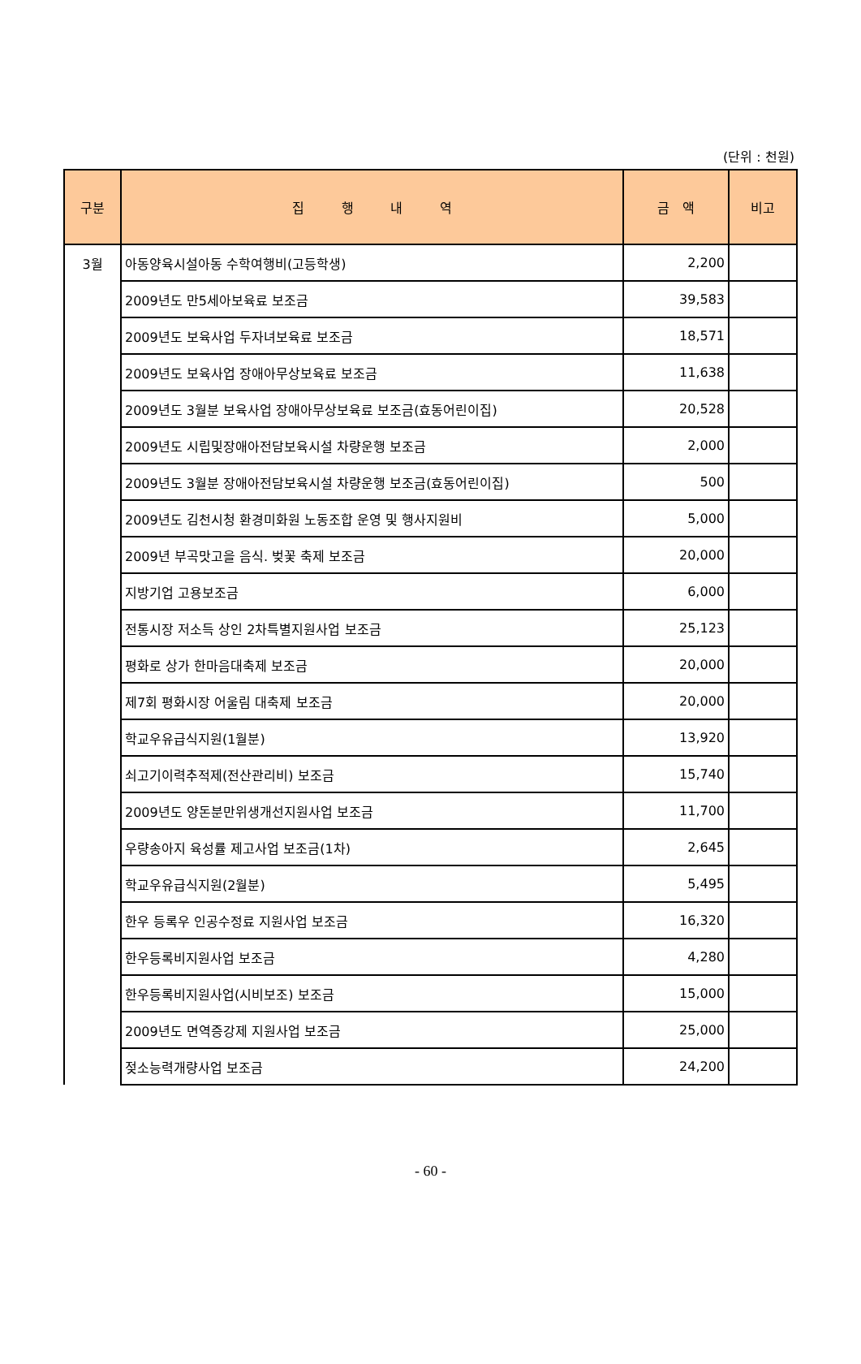(단위 : 천원)
| 구분 | 집 행 내 역 | 금 액 | 비고 |
| --- | --- | --- | --- |
| 3월 | 아동양육시설아동 수학여행비(고등학생) | 2,200 | |
| | 2009년도 만5세아보육료 보조금 | 39,583 | |
| | 2009년도 보육사업 두자녀보육료 보조금 | 18,571 | |
| | 2009년도 보육사업 장애아무상보육료 보조금 | 11,638 | |
| | 2009년도 3월분 보육사업 장애아무상보육료 보조금(효동어린이집) | 20,528 | |
| | 2009년도 시립및장애아전담보육시설 차량운행 보조금 | 2,000 | |
| | 2009년도 3월분 장애아전담보육시설 차량운행 보조금(효동어린이집) | 500 | |
| | 2009년도 김천시청 환경미화원 노동조합 운영 및 행사지원비 | 5,000 | |
| | 2009년 부곡맛고을 음식. 벚꽃 축제 보조금 | 20,000 | |
| | 지방기업 고용보조금 | 6,000 | |
| | 전통시장 저소득 상인 2차특별지원사업 보조금 | 25,123 | |
| | 평화로 상가 한마음대축제 보조금 | 20,000 | |
| | 제7회 평화시장 어울림 대축제 보조금 | 20,000 | |
| | 학교우유급식지원(1월분) | 13,920 | |
| | 쇠고기이력추적제(전산관리비) 보조금 | 15,740 | |
| | 2009년도 양돈분만위생개선지원사업 보조금 | 11,700 | |
| | 우량송아지 육성률 제고사업 보조금(1차) | 2,645 | |
| | 학교우유급식지원(2월분) | 5,495 | |
| | 한우 등록우 인공수정료 지원사업 보조금 | 16,320 | |
| | 한우등록비지원사업 보조금 | 4,280 | |
| | 한우등록비지원사업(시비보조) 보조금 | 15,000 | |
| | 2009년도 면역증강제 지원사업 보조금 | 25,000 | |
| | 젖소능력개량사업 보조금 | 24,200 | |
- 60 -